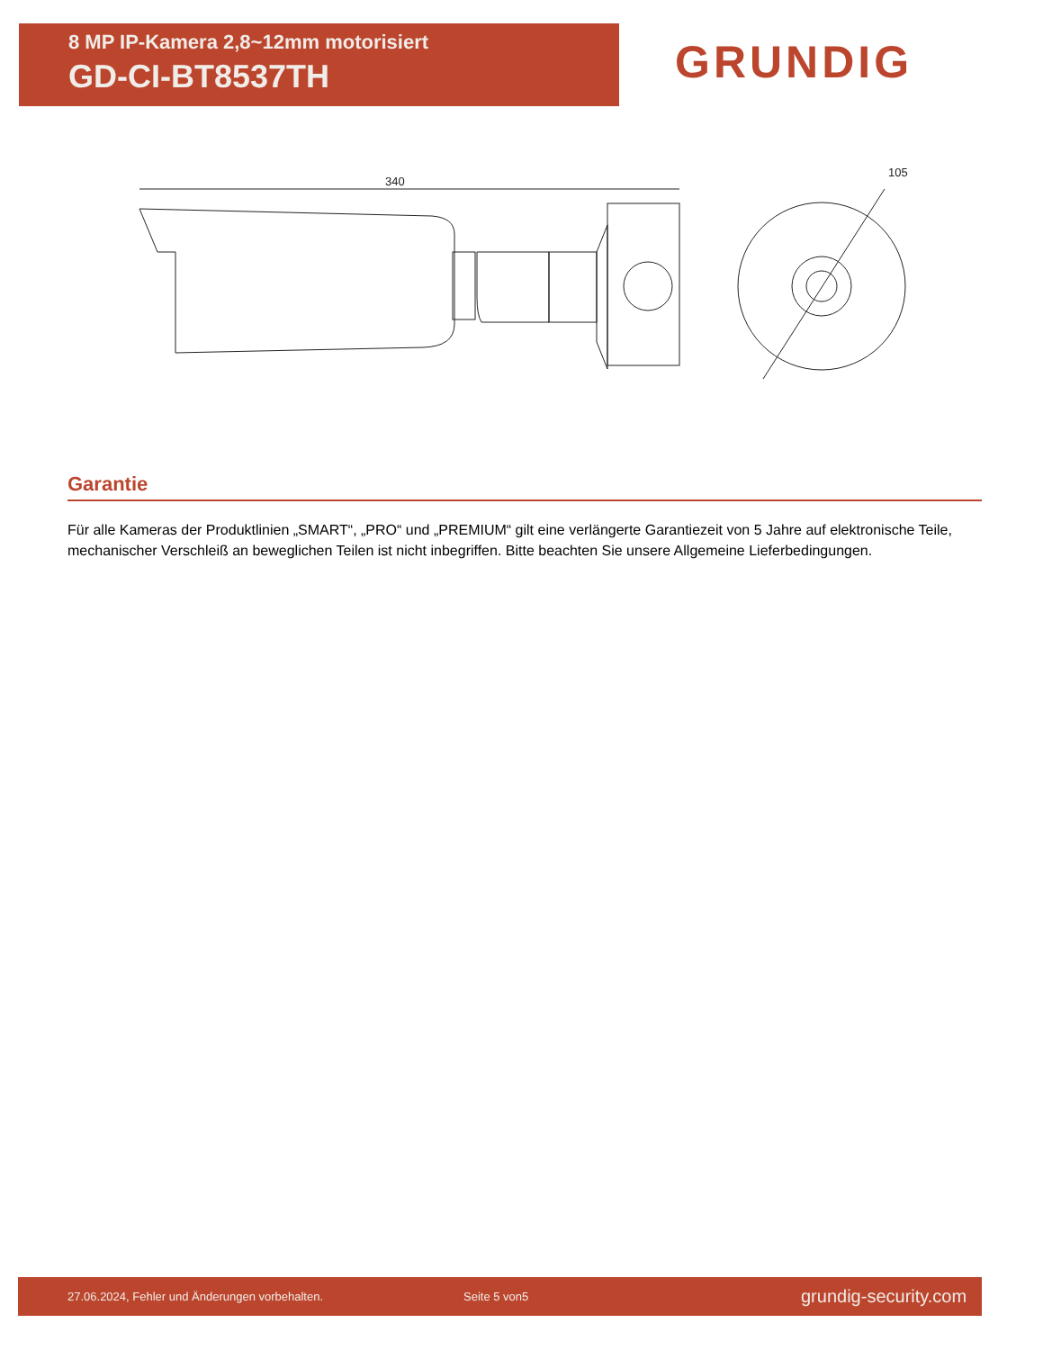8 MP IP-Kamera 2,8~12mm motorisiert
GD-CI-BT8537TH
GRUNDIG
340
105
Garantie
Für alle Kameras der Produktlinien „SMART“, „PRO“ und „PREMIUM“ gilt eine verlängerte Garantiezeit von 5 Jahre auf elektronische Teile, mechanischer Verschleiß an beweglichen Teilen ist nicht inbegriffen. Bitte beachten Sie unsere Allgemeine Lieferbedingungen.
27.06.2024, Fehler und Änderungen vorbehalten. Seite 5 von5 grundig-security.com